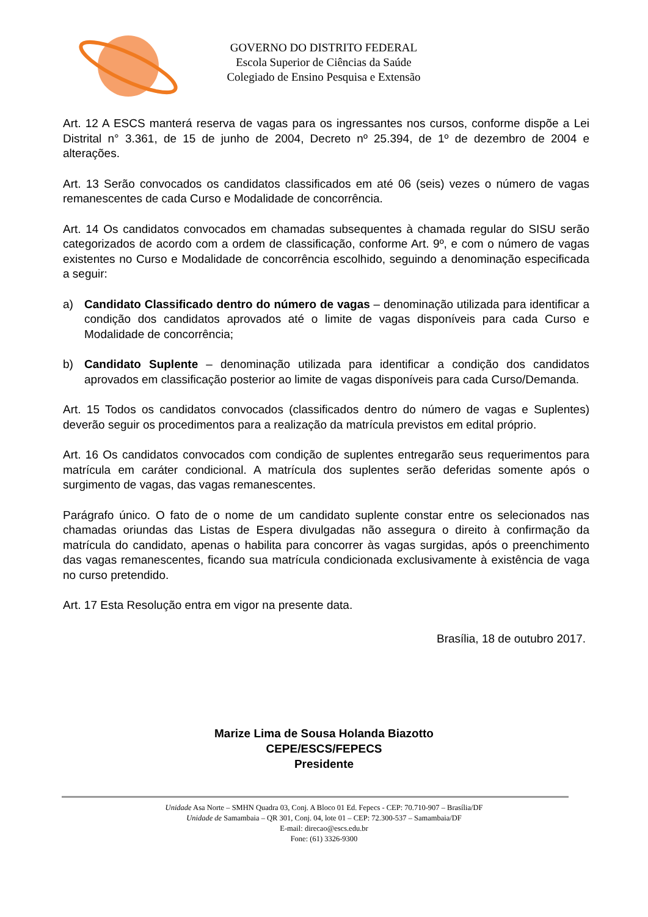GOVERNO DO DISTRITO FEDERAL
Escola Superior de Ciências da Saúde
Colegiado de Ensino Pesquisa e Extensão
Art. 12 A ESCS manterá reserva de vagas para os ingressantes nos cursos, conforme dispõe a Lei Distrital n° 3.361, de 15 de junho de 2004, Decreto nº 25.394, de 1º de dezembro de 2004 e alterações.
Art. 13 Serão convocados os candidatos classificados em até 06 (seis) vezes o número de vagas remanescentes de cada Curso e Modalidade de concorrência.
Art. 14 Os candidatos convocados em chamadas subsequentes à chamada regular do SISU serão categorizados de acordo com a ordem de classificação, conforme Art. 9º, e com o número de vagas existentes no Curso e Modalidade de concorrência escolhido, seguindo a denominação especificada a seguir:
a) Candidato Classificado dentro do número de vagas – denominação utilizada para identificar a condição dos candidatos aprovados até o limite de vagas disponíveis para cada Curso e Modalidade de concorrência;
b) Candidato Suplente – denominação utilizada para identificar a condição dos candidatos aprovados em classificação posterior ao limite de vagas disponíveis para cada Curso/Demanda.
Art. 15 Todos os candidatos convocados (classificados dentro do número de vagas e Suplentes) deverão seguir os procedimentos para a realização da matrícula previstos em edital próprio.
Art. 16 Os candidatos convocados com condição de suplentes entregarão seus requerimentos para matrícula em caráter condicional. A matrícula dos suplentes serão deferidas somente após o surgimento de vagas, das vagas remanescentes.
Parágrafo único. O fato de o nome de um candidato suplente constar entre os selecionados nas chamadas oriundas das Listas de Espera divulgadas não assegura o direito à confirmação da matrícula do candidato, apenas o habilita para concorrer às vagas surgidas, após o preenchimento das vagas remanescentes, ficando sua matrícula condicionada exclusivamente à existência de vaga no curso pretendido.
Art. 17 Esta Resolução entra em vigor na presente data.
Brasília, 18 de outubro 2017.
Marize Lima de Sousa Holanda Biazotto
CEPE/ESCS/FEPECS
Presidente
Unidade Asa Norte – SMHN Quadra 03, Conj. A Bloco 01 Ed. Fepecs - CEP: 70.710-907 – Brasília/DF
Unidade de Samambaia – QR 301, Conj. 04, lote 01 – CEP: 72.300-537 – Samambaia/DF
E-mail: direcao@escs.edu.br
Fone: (61) 3326-9300